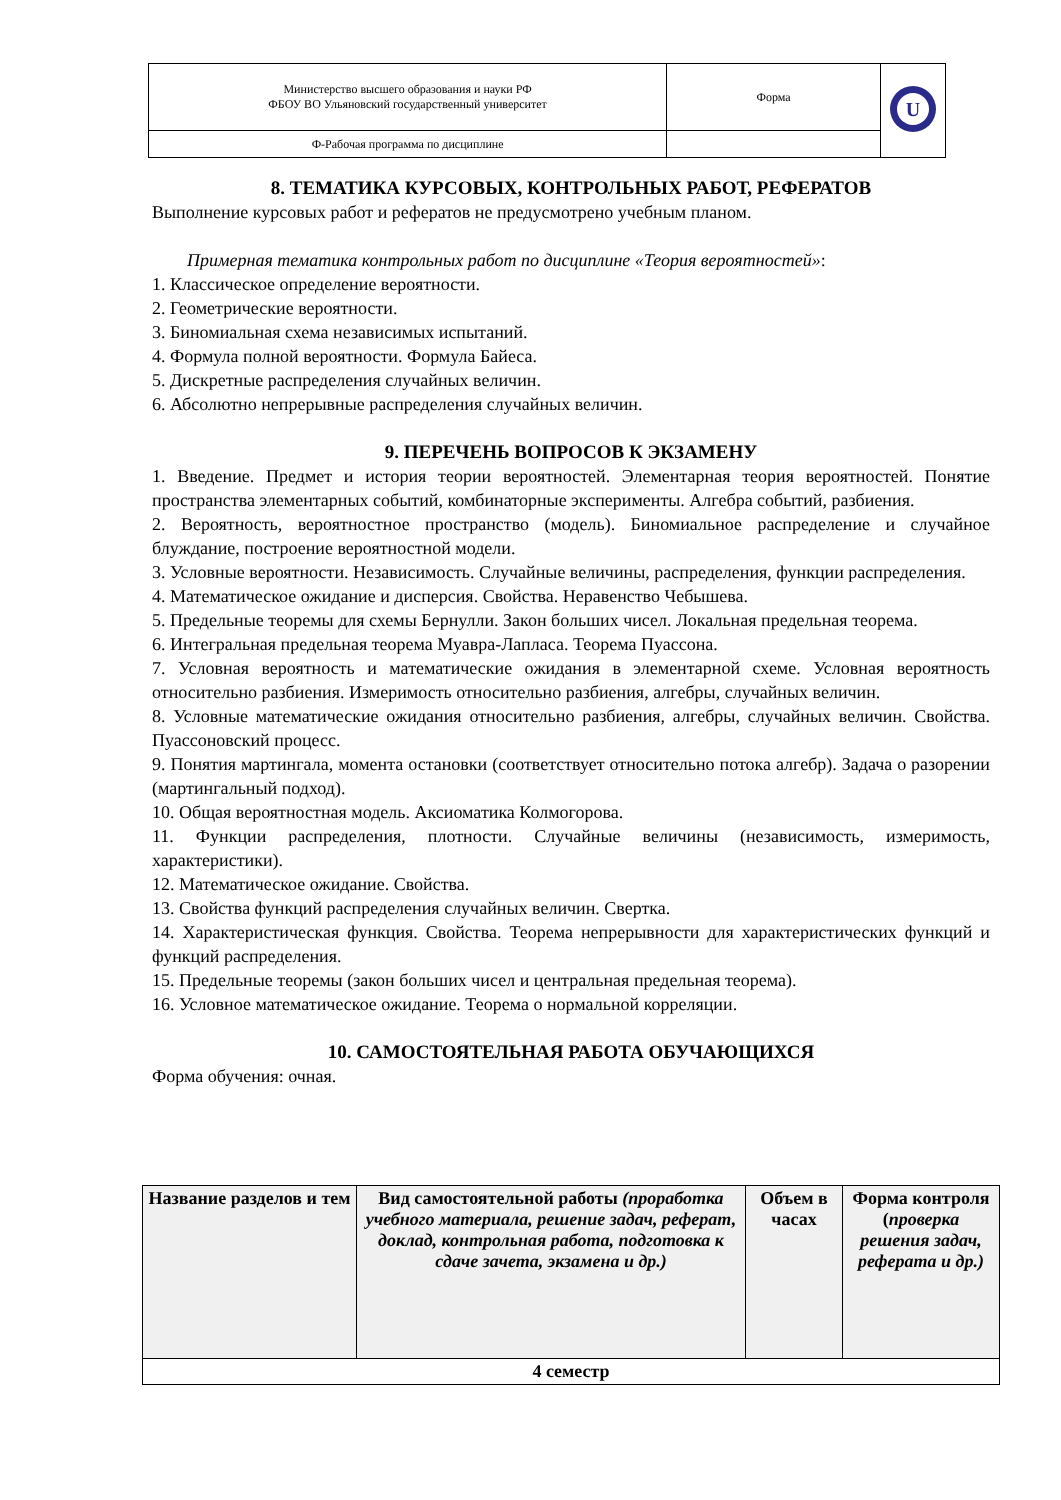| Министерство высшего образования и науки РФ ФБОУ ВО Ульяновский государственный университет | Форма | U |
| Ф-Рабочая программа по дисциплине | | |
8. ТЕМАТИКА КУРСОВЫХ, КОНТРОЛЬНЫХ РАБОТ, РЕФЕРАТОВ
Выполнение курсовых работ и рефератов не предусмотрено учебным планом.
Примерная тематика контрольных работ по дисциплине «Теория вероятностей»:
1. Классическое определение вероятности.
2. Геометрические вероятности.
3. Биномиальная схема независимых испытаний.
4. Формула полной вероятности. Формула Байеса.
5. Дискретные распределения случайных величин.
6. Абсолютно непрерывные распределения случайных величин.
9. ПЕРЕЧЕНЬ ВОПРОСОВ К ЭКЗАМЕНУ
1. Введение. Предмет и история теории вероятностей. Элементарная теория вероятностей. Понятие пространства элементарных событий, комбинаторные эксперименты. Алгебра событий, разбиения.
2. Вероятность, вероятностное пространство (модель). Биномиальное распределение и случайное блуждание, построение вероятностной модели.
3. Условные вероятности. Независимость. Случайные величины, распределения, функции распределения.
4. Математическое ожидание и дисперсия. Свойства. Неравенство Чебышева.
5. Предельные теоремы для схемы Бернулли. Закон больших чисел. Локальная предельная теорема.
6. Интегральная предельная теорема Муавра-Лапласа. Теорема Пуассона.
7. Условная вероятность и математические ожидания в элементарной схеме. Условная вероятность относительно разбиения. Измеримость относительно разбиения, алгебры, случайных величин.
8. Условные математические ожидания относительно разбиения, алгебры, случайных величин. Свойства. Пуассоновский процесс.
9. Понятия мартингала, момента остановки (соответствует относительно потока алгебр). Задача о разорении (мартингальный подход).
10. Общая вероятностная модель. Аксиоматика Колмогорова.
11. Функции распределения, плотности. Случайные величины (независимость, измеримость, характеристики).
12. Математическое ожидание. Свойства.
13. Свойства функций распределения случайных величин. Свертка.
14. Характеристическая функция. Свойства. Теорема непрерывности для характеристических функций и функций распределения.
15. Предельные теоремы (закон больших чисел и центральная предельная теорема).
16. Условное математическое ожидание. Теорема о нормальной корреляции.
10. САМОСТОЯТЕЛЬНАЯ РАБОТА ОБУЧАЮЩИХСЯ
Форма обучения: очная.
| Название разделов и тем | Вид самостоятельной работы (проработка учебного материала, решение задач, реферат, доклад, контрольная работа, подготовка к сдаче зачета, экзамена и др.) | Объем в часах | Форма контроля ( проверка решения задач, реферата и др.) |
| --- | --- | --- | --- |
| 4 семестр | | | |